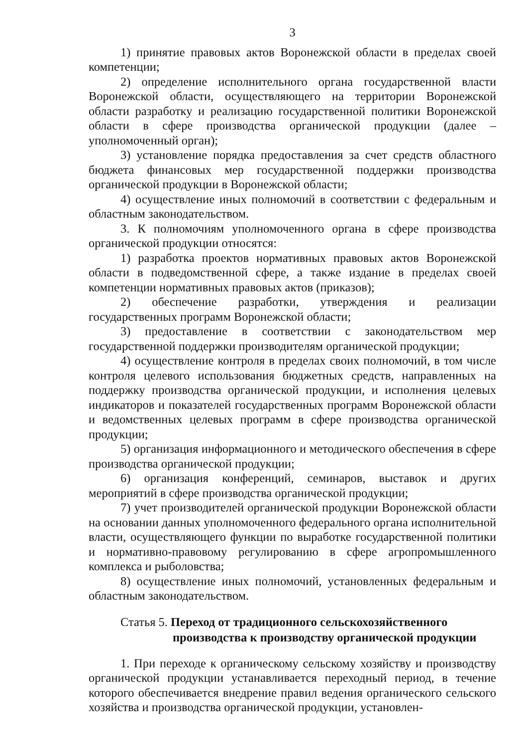3
1) принятие правовых актов Воронежской области в пределах своей компетенции;
2) определение исполнительного органа государственной власти Воронежской области, осуществляющего на территории Воронежской области разработку и реализацию государственной политики Воронежской области в сфере производства органической продукции (далее – уполномоченный орган);
3) установление порядка предоставления за счет средств областного бюджета финансовых мер государственной поддержки производства органической продукции в Воронежской области;
4) осуществление иных полномочий в соответствии с федеральным и областным законодательством.
3. К полномочиям уполномоченного органа в сфере производства органической продукции относятся:
1) разработка проектов нормативных правовых актов Воронежской области в подведомственной сфере, а также издание в пределах своей компетенции нормативных правовых актов (приказов);
2) обеспечение разработки, утверждения и реализации государственных программ Воронежской области;
3) предоставление в соответствии с законодательством мер государственной поддержки производителям органической продукции;
4) осуществление контроля в пределах своих полномочий, в том числе контроля целевого использования бюджетных средств, направленных на поддержку производства органической продукции, и исполнения целевых индикаторов и показателей государственных программ Воронежской области и ведомственных целевых программ в сфере производства органической продукции;
5) организация информационного и методического обеспечения в сфере производства органической продукции;
6) организация конференций, семинаров, выставок и других мероприятий в сфере производства органической продукции;
7) учет производителей органической продукции Воронежской области на основании данных уполномоченного федерального органа исполнительной власти, осуществляющего функции по выработке государственной политики и нормативно-правовому регулированию в сфере агропромышленного комплекса и рыболовства;
8) осуществление иных полномочий, установленных федеральным и областным законодательством.
Статья 5. Переход от традиционного сельскохозяйственного
производства к производству органической продукции
1. При переходе к органическому сельскому хозяйству и производству органической продукции устанавливается переходный период, в течение которого обеспечивается внедрение правил ведения органического сельского хозяйства и производства органической продукции, установлен-